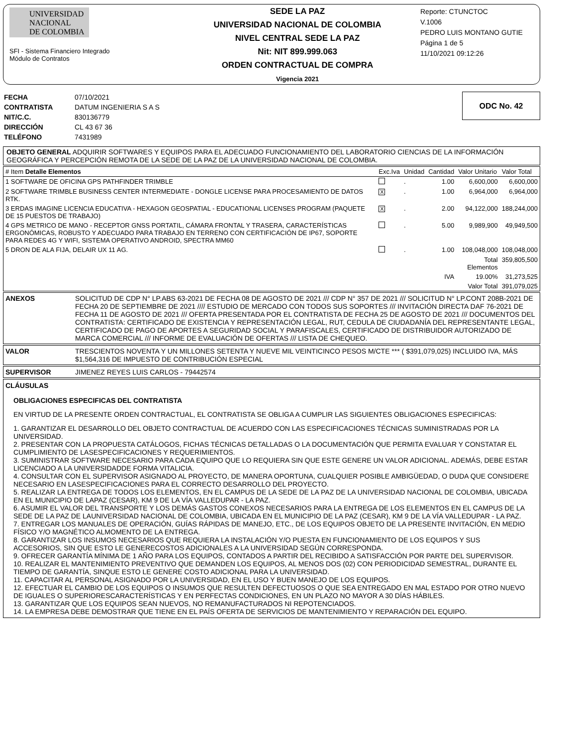UNIVERSIDAD
NACIONAL
DE COLOMBIA
SFI - Sistema Financiero Integrado
Módulo de Contratos
SEDE LA PAZ
UNIVERSIDAD NACIONAL DE COLOMBIA
NIVEL CENTRAL SEDE LA PAZ
Nit: NIT 899.999.063
ORDEN CONTRACTUAL DE COMPRA
Vigencia 2021
Reporte: CTUNCTOC
V.1006
PEDRO LUIS MONTANO GUTIE
Página 1 de 5
11/10/2021 09:12:26
| FECHA | 07/10/2021 |
| CONTRATISTA | DATUM INGENIERIA S A S |
| NIT/C.C. | 830136779 |
| DIRECCIÓN | CL 43 67 36 |
| TELÉFONO | 7431989 |
ODC No. 42
OBJETO GENERAL ADQUIRIR SOFTWARES Y EQUIPOS PARA EL ADECUADO FUNCIONAMIENTO DEL LABORATORIO CIENCIAS DE LA INFORMACIÓN GEOGRÁFICA Y PERCEPCIÓN REMOTA DE LA SEDE DE LA PAZ DE LA UNIVERSIDAD NACIONAL DE COLOMBIA.
| # Item Detalle Elementos | Exc.Iva | Unidad | Cantidad | Valor Unitario | Valor Total |
| --- | --- | --- | --- | --- | --- |
| 1 SOFTWARE DE OFICINA GPS PATHFINDER TRIMBLE | | . | 1.00 | 6,600,000 | 6,600,000 |
| 2 SOFTWARE TRIMBLE BUSINESS CENTER INTERMEDIATE - DONGLE LICENSE PARA PROCESAMIENTO DE DATOS RTK. | X | . | 1.00 | 6,964,000 | 6,964,000 |
| 3 ERDAS IMAGINE LICENCIA EDUCATIVA - HEXAGON GEOSPATIAL - EDUCATIONAL LICENSES PROGRAM (PAQUETE DE 15 PUESTOS DE TRABAJO) | X | . | 2.00 | 94,122,000 | 188,244,000 |
| 4 GPS METRICO DE MANO - RECEPTOR GNSS PORTATIL, CÁMARA FRONTAL Y TRASERA, CARACTERÍSTICAS ERGONÓMICAS, ROBUSTO Y ADECUADO PARA TRABAJO EN TERRENO CON CERTIFICACIÓN DE IP67, SOPORTE PARA REDES 4G Y WIFI, SISTEMA OPERATIVO ANDROID, SPECTRA MM60 | | . | 5.00 | 9,989,900 | 49,949,500 |
| 5 DRON DE ALA FIJA, DELAIR UX 11 AG. | | . | 1.00 | 108,048,000 | 108,048,000 |
| | | | | Total Elementos | 359,805,500 |
| IVA | | | | 19.00% | 31,273,525 |
| | | | | Valor Total | 391,079,025 |
ANEXOS SOLICITUD DE CDP N° LP.ABS 63-2021 DE FECHA 08 DE AGOSTO DE 2021 /// CDP N° 357 DE 2021 /// SOLICITUD N° LP.CONT 208B-2021 DE FECHA 20 DE SEPTIEMBRE DE 2021 //// ESTUDIO DE MERCADO CON TODOS SUS SOPORTES /// INVITACIÓN DIRECTA DAF 76-2021 DE FECHA 11 DE AGOSTO DE 2021 /// OFERTA PRESENTADA POR EL CONTRATISTA DE FECHA 25 DE AGOSTO DE 2021 /// DOCUMENTOS DEL CONTRATISTA: CERTIFICADO DE EXISTENCIA Y REPRESENTACIÓN LEGAL, RUT, CEDULA DE CIUDADANÍA DEL REPRESENTANTE LEGAL, CERTIFICADO DE PAGO DE APORTES A SEGURIDAD SOCIAL Y PARAFISCALES, CERTIFICADO DE DISTRIBUIDOR AUTORIZADO DE MARCA COMERCIAL /// INFORME DE EVALUACIÓN DE OFERTAS /// LISTA DE CHEQUEO.
VALOR TRESCIENTOS NOVENTA Y UN MILLONES SETENTA Y NUEVE MIL VEINTICINCO PESOS M/CTE *** ( $391,079,025) INCLUIDO IVA, MÁS $1,564,316 DE IMPUESTO DE CONTRIBUCIÓN ESPECIAL
SUPERVISOR JIMENEZ REYES LUIS CARLOS - 79442574
CLÁUSULAS
OBLIGACIONES ESPECIFICAS DEL CONTRATISTA
EN VIRTUD DE LA PRESENTE ORDEN CONTRACTUAL, EL CONTRATISTA SE OBLIGA A CUMPLIR LAS SIGUIENTES OBLIGACIONES ESPECIFICAS:
1. GARANTIZAR EL DESARROLLO DEL OBJETO CONTRACTUAL DE ACUERDO CON LAS ESPECIFICACIONES TÉCNICAS SUMINISTRADAS POR LA UNIVERSIDAD.
2. PRESENTAR CON LA PROPUESTA CATÁLOGOS, FICHAS TÉCNICAS DETALLADAS O LA DOCUMENTACIÓN QUE PERMITA EVALUAR Y CONSTATAR EL CUMPLIMIENTO DE LASESPECIFICACIONES Y REQUERIMIENTOS.
3. SUMINISTRAR SOFTWARE NECESARIO PARA CADA EQUIPO QUE LO REQUIERA SIN QUE ESTE GENERE UN VALOR ADICIONAL. ADEMÁS, DEBE ESTAR LICENCIADO A LA UNIVERSIDADDE FORMA VITALICIA.
4. CONSULTAR CON EL SUPERVISOR ASIGNADO AL PROYECTO, DE MANERA OPORTUNA, CUALQUIER POSIBLE AMBIGÜEDAD, O DUDA QUE CONSIDERE NECESARIO EN LASESPECIFICACIONES PARA EL CORRECTO DESARROLLO DEL PROYECTO.
5. REALIZAR LA ENTREGA DE TODOS LOS ELEMENTOS, EN EL CAMPUS DE LA SEDE DE LA PAZ DE LA UNIVERSIDAD NACIONAL DE COLOMBIA, UBICADA EN EL MUNICIPIO DE LAPAZ (CESAR), KM 9 DE LA VÍA VALLEDUPAR - LA PAZ.
6. ASUMIR EL VALOR DEL TRANSPORTE Y LOS DEMÁS GASTOS CONEXOS NECESARIOS PARA LA ENTREGA DE LOS ELEMENTOS EN EL CAMPUS DE LA SEDE DE LA PAZ DE LAUNIVERSIDAD NACIONAL DE COLOMBIA, UBICADA EN EL MUNICIPIO DE LA PAZ (CESAR), KM 9 DE LA VÍA VALLEDUPAR - LA PAZ.
7. ENTREGAR LOS MANUALES DE OPERACIÓN, GUÍAS RÁPIDAS DE MANEJO, ETC., DE LOS EQUIPOS OBJETO DE LA PRESENTE INVITACIÓN, EN MEDIO FÍSICO Y/O MAGNÉTICO ALMOMENTO DE LA ENTREGA.
8. GARANTIZAR LOS INSUMOS NECESARIOS QUE REQUIERA LA INSTALACIÓN Y/O PUESTA EN FUNCIONAMIENTO DE LOS EQUIPOS Y SUS ACCESORIOS, SIN QUE ESTO LE GENERECOSTOS ADICIONALES A LA UNIVERSIDAD SEGÚN CORRESPONDA.
9. OFRECER GARANTÍA MÍNIMA DE 1 AÑO PARA LOS EQUIPOS, CONTADOS A PARTIR DEL RECIBIDO A SATISFACCIÓN POR PARTE DEL SUPERVISOR.
10. REALIZAR EL MANTENIMIENTO PREVENTIVO QUE DEMANDEN LOS EQUIPOS, AL MENOS DOS (02) CON PERIODICIDAD SEMESTRAL, DURANTE EL TIEMPO DE GARANTÍA, SINQUE ESTO LE GENERE COSTO ADICIONAL PARA LA UNIVERSIDAD.
11. CAPACITAR AL PERSONAL ASIGNADO POR LA UNIVERSIDAD, EN EL USO Y BUEN MANEJO DE LOS EQUIPOS.
12. EFECTUAR EL CAMBIO DE LOS EQUIPOS O INSUMOS QUE RESULTEN DEFECTUOSOS O QUE SEA ENTREGADO EN MAL ESTADO POR OTRO NUEVO DE IGUALES O SUPERIORESCARACTERÍSTICAS Y EN PERFECTAS CONDICIONES, EN UN PLAZO NO MAYOR A 30 DÍAS HÁBILES.
13. GARANTIZAR QUE LOS EQUIPOS SEAN NUEVOS, NO REMANUFACTURADOS NI REPOTENCIADOS.
14. LA EMPRESA DEBE DEMOSTRAR QUE TIENE EN EL PAÍS OFERTA DE SERVICIOS DE MANTENIMIENTO Y REPARACIÓN DEL EQUIPO.